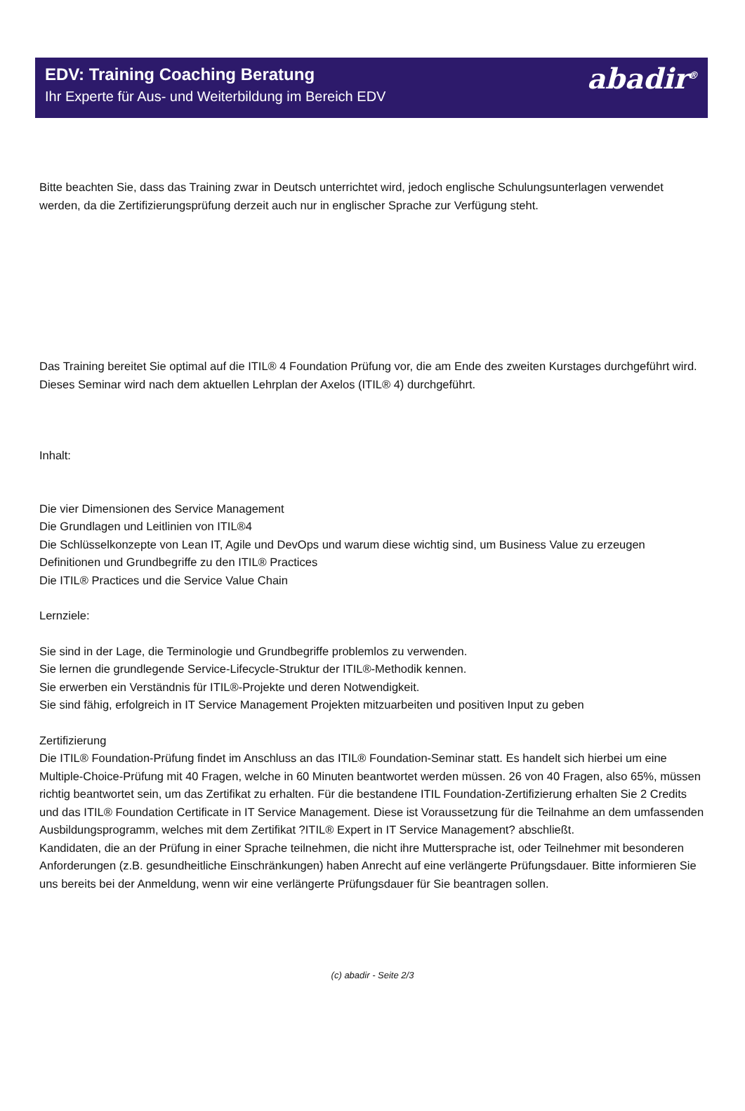EDV: Training Coaching Beratung
Ihr Experte für Aus- und Weiterbildung im Bereich EDV
abadir<sup>®</sup>
Bitte beachten Sie, dass das Training zwar in Deutsch unterrichtet wird, jedoch englische Schulungsunterlagen verwendet werden, da die Zertifizierungsprüfung derzeit auch nur in englischer Sprache zur Verfügung steht.
Das Training bereitet Sie optimal auf die ITIL® 4 Foundation Prüfung vor, die am Ende des zweiten Kurstages durchgeführt wird.
Dieses Seminar wird nach dem aktuellen Lehrplan der Axelos (ITIL® 4) durchgeführt.
Inhalt:
Die vier Dimensionen des Service Management
Die Grundlagen und Leitlinien von ITIL®4
Die Schlüsselkonzepte von Lean IT, Agile und DevOps und warum diese wichtig sind, um Business Value zu erzeugen
Definitionen und Grundbegriffe zu den ITIL® Practices
Die ITIL® Practices und die Service Value Chain
Lernziele:
Sie sind in der Lage, die Terminologie und Grundbegriffe problemlos zu verwenden.
Sie lernen die grundlegende Service-Lifecycle-Struktur der ITIL®-Methodik kennen.
Sie erwerben ein Verständnis für ITIL®-Projekte und deren Notwendigkeit.
Sie sind fähig, erfolgreich in IT Service Management Projekten mitzuarbeiten und positiven Input zu geben
Zertifizierung
Die ITIL® Foundation-Prüfung findet im Anschluss an das ITIL® Foundation-Seminar statt. Es handelt sich hierbei um eine Multiple-Choice-Prüfung mit 40 Fragen, welche in 60 Minuten beantwortet werden müssen. 26 von 40 Fragen, also 65%, müssen richtig beantwortet sein, um das Zertifikat zu erhalten. Für die bestandene ITIL Foundation-Zertifizierung erhalten Sie 2 Credits und das ITIL® Foundation Certificate in IT Service Management. Diese ist Voraussetzung für die Teilnahme an dem umfassenden Ausbildungsprogramm, welches mit dem Zertifikat ?ITIL® Expert in IT Service Management? abschließt.
Kandidaten, die an der Prüfung in einer Sprache teilnehmen, die nicht ihre Muttersprache ist, oder Teilnehmer mit besonderen Anforderungen (z.B. gesundheitliche Einschränkungen) haben Anrecht auf eine verlängerte Prüfungsdauer. Bitte informieren Sie uns bereits bei der Anmeldung, wenn wir eine verlängerte Prüfungsdauer für Sie beantragen sollen.
(c) abadir - Seite 2/3